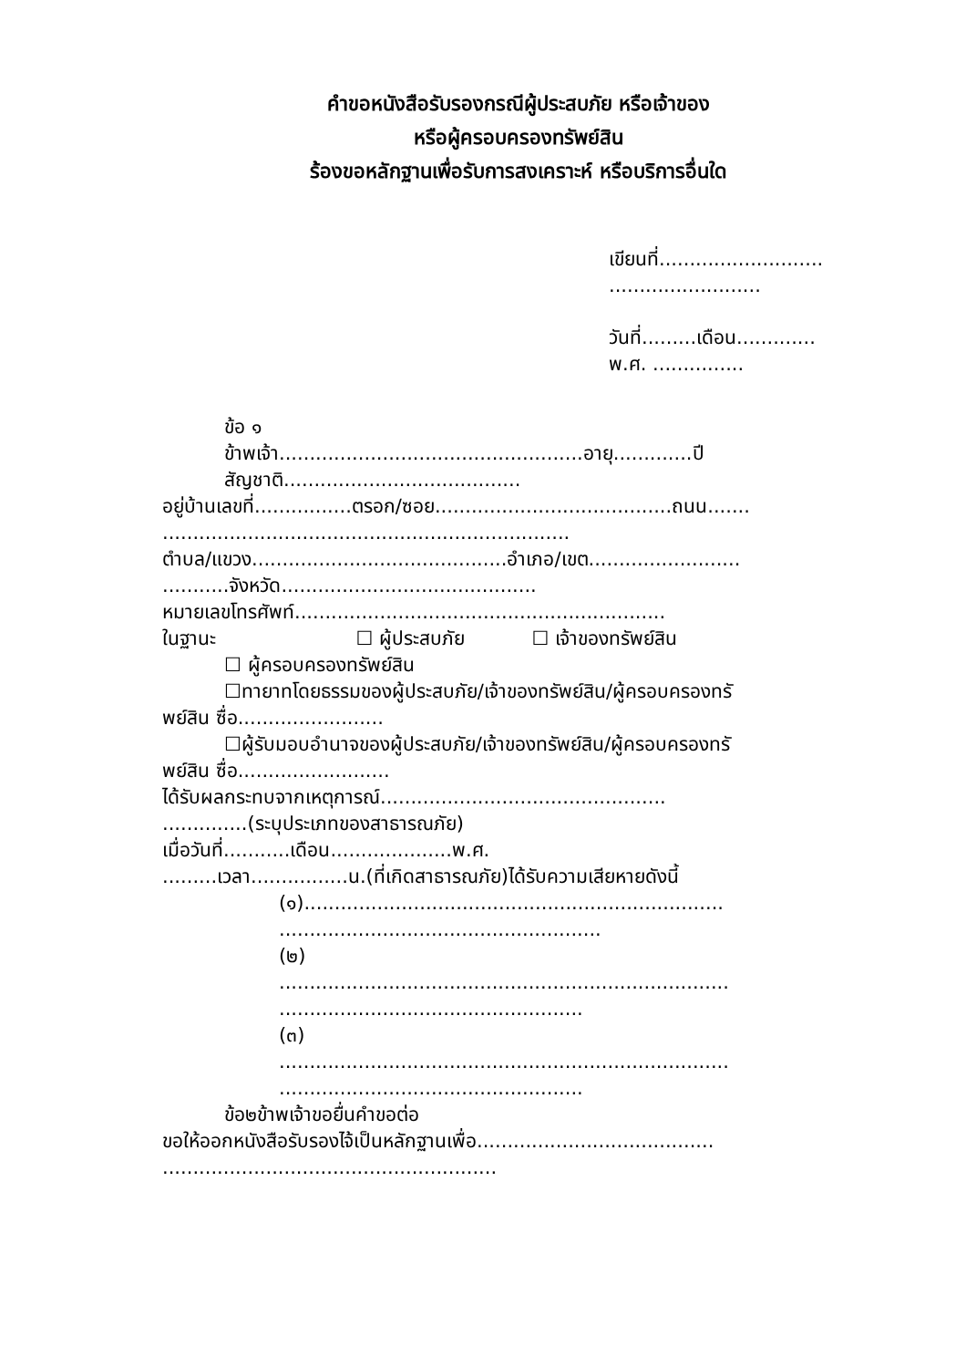คำขอหนังสือรับรองกรณีผู้ประสบภัย หรือเจ้าของ
หรือผู้ครอบครองทรัพย์สิน
ร้องขอหลักฐานเพื่อรับการสงเคราะห์ หรือบริการอื่นใด
เขียนที่...........................
.........................
วันที่.........เดือน.............
พ.ศ. ...............
ข้อ ๑
ข้าพเจ้า..................................................อายุ.............ปี
สัญชาติ.......................................
อยู่บ้านเลขที่................ตรอก/ซอย.......................................ถนน.......
...................................................................
ตำบล/แขวง..........................................อำเภอ/เขต.........................
...........จังหวัด..........................................
หมายเลขโทรศัพท์.............................................................
ในฐานะ ☐ ผู้ประสบภัย ☐ เจ้าของทรัพย์สิน
☐ ผู้ครอบครองทรัพย์สิน
☐ทายาทโดยธรรมของผู้ประสบภัย/เจ้าของทรัพย์สิน/ผู้ครอบครองทรั
พย์สิน ซื่อ........................
☐ผู้รับมอบอำนาจของผู้ประสบภัย/เจ้าของทรัพย์สิน/ผู้ครอบครองทรั
พย์สิน ซื่อ.........................
ได้รับผลกระทบจากเหตุการณ์...............................................
..............(ระบุประเภทของสาธารณภัย)
เมื่อวันที่...........เดือน....................พ.ศ.
.........เวลา................น.(ที่เกิดสาธารณภัย)ได้รับความเสียหายดังนี้
(๑).....................................................................
.....................................................
(๒)
..........................................................................
..................................................
(๓)
..........................................................................
..................................................
ข้อ๒ข้าพเจ้าขอยื่นคำขอต่อ
ขอให้ออกหนังสือรับรองไจ้เป็นหลักฐานเพื่อ.......................................
.......................................................